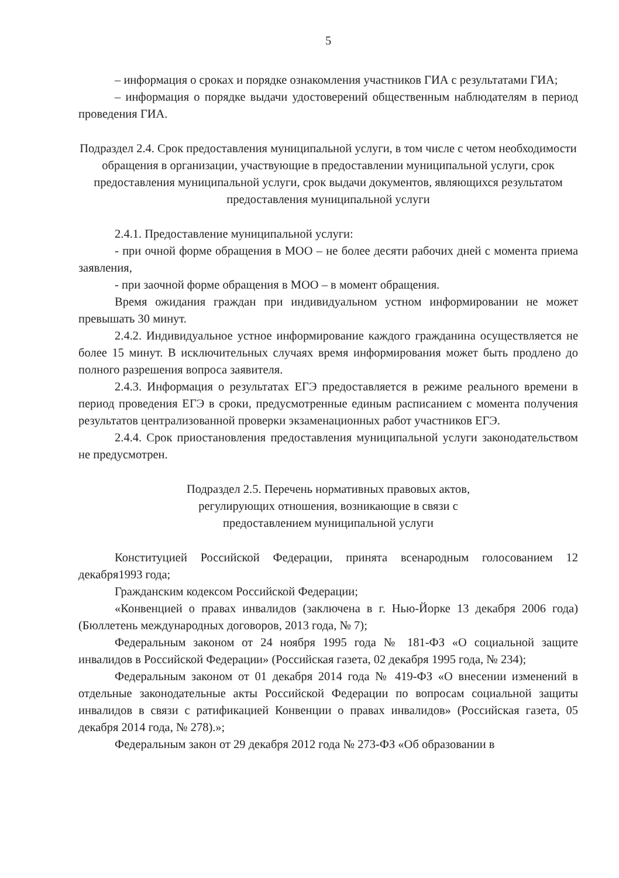5
– информация о сроках и порядке ознакомления участников ГИА с результатами ГИА;
– информация о порядке выдачи удостоверений общественным наблюдателям в период проведения ГИА.
Подраздел 2.4. Срок предоставления муниципальной услуги, в том числе с четом необходимости обращения в организации, участвующие в предоставлении муниципальной услуги, срок предоставления муниципальной услуги, срок выдачи документов, являющихся результатом предоставления муниципальной услуги
2.4.1. Предоставление муниципальной услуги:
- при очной форме обращения в МОО – не более десяти рабочих дней с момента приема заявления,
- при заочной форме обращения в МОО – в момент обращения.
Время ожидания граждан при индивидуальном устном информировании не может превышать 30 минут.
2.4.2. Индивидуальное устное информирование каждого гражданина осуществляется не более 15 минут. В исключительных случаях время информирования может быть продлено до полного разрешения вопроса заявителя.
2.4.3. Информация о результатах ЕГЭ предоставляется в режиме реального времени в период проведения ЕГЭ в сроки, предусмотренные единым расписанием с момента получения результатов централизованной проверки экзаменационных работ участников ЕГЭ.
2.4.4. Срок приостановления предоставления муниципальной услуги законодательством не предусмотрен.
Подраздел 2.5. Перечень нормативных правовых актов,
регулирующих отношения, возникающие в связи с
предоставлением муниципальной услуги
Конституцией Российской Федерации, принята всенародным голосованием 12 декабря1993 года;
Гражданским кодексом Российской Федерации;
«Конвенцией о правах инвалидов (заключена в г. Нью-Йорке 13 декабря 2006 года) (Бюллетень международных договоров, 2013 года, № 7);
Федеральным законом от 24 ноября 1995 года № 181-ФЗ «О социальной защите инвалидов в Российской Федерации» (Российская газета, 02 декабря 1995 года, № 234);
Федеральным законом от 01 декабря 2014 года № 419-ФЗ «О внесении изменений в отдельные законодательные акты Российской Федерации по вопросам социальной защиты инвалидов в связи с ратификацией Конвенции о правах инвалидов» (Российская газета, 05 декабря 2014 года, № 278).»;
Федеральным закон от 29 декабря 2012 года № 273-ФЗ «Об образовании в